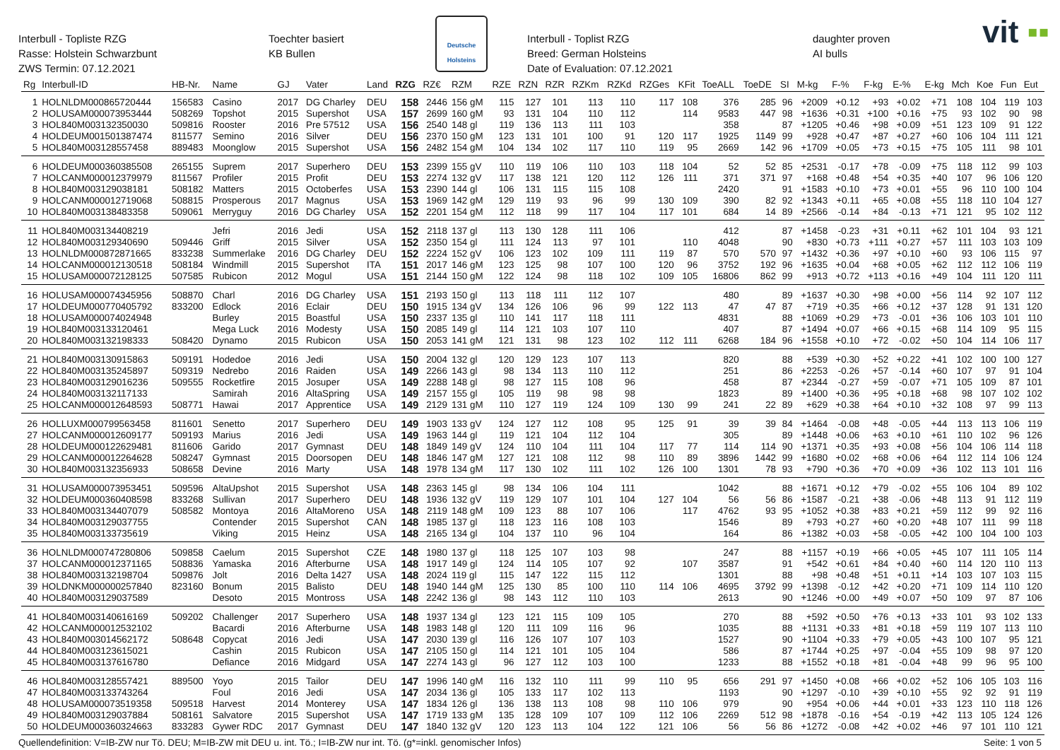Interbull - Topliste RZG
Rasse: Holstein Schwarzbunt
ZWS Termin: 07.12.2021
Toechter basiert
KB Bullen
Deutsche Holsteins
Interbull - Toplist RZG
Breed: German Holsteins
Date of Evaluation: 07.12.2021
daughter proven
AI bulls
vit ▪▪
| Rg | Interbull-ID | HB-Nr. | Name | GJ | Vater | Land | RZG | RZ€ | RZM | RZE | RZN | RZR | RZKm | RZKd | RZGes | KFit | ToeALL | ToeDE | SI | M-kg | F-% | F-kg | E-% | E-kg | Mch | Koe | Fun | Eut |
| --- | --- | --- | --- | --- | --- | --- | --- | --- | --- | --- | --- | --- | --- | --- | --- | --- | --- | --- | --- | --- | --- | --- | --- | --- | --- | --- | --- | --- |
| 1 | HOLNLDM000865720444 | 156583 | Casino | 2017 | DG Charley | DEU | 158 | 2446 | 156 gM | 115 | 127 | 101 | 113 | 110 | 117 | 108 | 376 | 285 | 96 | +2009 | +0.12 | +93 | +0.02 | +71 | 108 | 104 | 119 | 103 |
| 2 | HOLUSAM000073953444 | 508269 | Topshot | 2015 | Supershot | USA | 157 | 2699 | 160 gM | 93 | 131 | 104 | 110 | 112 | | 114 | 9583 | 447 | 98 | +1636 | +0.31 | +100 | +0.16 | +75 | 93 | 102 | 90 | 98 |
| 3 | HOL840M003132350030 | 509816 | Rooster | 2016 | Pre 57512 | USA | 156 | 2540 | 148 gl | 119 | 136 | 113 | 111 | 103 | | | 358 | | 87 | +1205 | +0.46 | +98 | +0.09 | +51 | 123 | 109 | 91 | 122 |
| 4 | HOLDEUM001501387474 | 811577 | Semino | 2016 | Silver | DEU | 156 | 2370 | 150 gM | 123 | 131 | 101 | 100 | 91 | 120 | 117 | 1925 | 1149 | 99 | +928 | +0.47 | +87 | +0.27 | +60 | 106 | 104 | 111 | 121 |
| 5 | HOL840M003128557458 | 889483 | Moonglow | 2015 | Supershot | USA | 156 | 2482 | 154 gM | 104 | 134 | 102 | 117 | 110 | 119 | 95 | 2669 | 142 | 96 | +1709 | +0.05 | +73 | +0.15 | +75 | 105 | 111 | 98 | 101 |
| 6 | HOLDEUM000360385508 | 265155 | Suprem | 2017 | Superhero | DEU | 153 | 2399 | 155 gV | 110 | 119 | 106 | 110 | 103 | 118 | 104 | 52 | 52 | 85 | +2531 | -0.17 | +78 | -0.09 | +75 | 118 | 112 | 99 | 103 |
| 7 | HOLCANM000012379979 | 811567 | Profiler | 2015 | Profit | DEU | 153 | 2274 | 132 gV | 117 | 138 | 121 | 120 | 112 | 126 | 111 | 371 | 371 | 97 | +168 | +0.48 | +54 | +0.35 | +40 | 107 | 96 | 106 | 120 |
| 8 | HOL840M003129038181 | 508182 | Matters | 2015 | Octoberfes | USA | 153 | 2390 | 144 gl | 106 | 131 | 115 | 115 | 108 | | | 2420 | | 91 | +1583 | +0.10 | +73 | +0.01 | +55 | 96 | 110 | 100 | 104 |
| 9 | HOLCANM000012719068 | 508815 | Prosperous | 2017 | Magnus | USA | 153 | 1969 | 142 gM | 129 | 119 | 93 | 96 | 99 | 130 | 109 | 390 | 82 | 92 | +1343 | +0.11 | +65 | +0.08 | +55 | 118 | 110 | 104 | 127 |
| 10 | HOL840M003138483358 | 509061 | Merryguy | 2016 | DG Charley | USA | 152 | 2201 | 154 gM | 112 | 118 | 99 | 117 | 104 | 117 | 101 | 684 | 14 | 89 | +2566 | -0.14 | +84 | -0.13 | +71 | 121 | 95 | 102 | 112 |
| 11 | HOL840M003134408219 | | Jefri | 2016 | Jedi | USA | 152 | 2118 | 137 gl | 113 | 130 | 128 | 111 | 106 | | | 412 | | 87 | +1458 | -0.23 | +31 | +0.11 | +62 | 101 | 104 | 93 | 121 |
| 12 | HOL840M003129340690 | 509446 | Griff | 2015 | Silver | USA | 152 | 2350 | 154 gl | 111 | 124 | 113 | 97 | 101 | | 110 | 4048 | | 90 | +830 | +0.73 | +111 | +0.27 | +57 | 111 | 103 | 103 | 109 |
| 13 | HOLNLDM000872871665 | 833238 | Summerlake | 2016 | DG Charley | DEU | 152 | 2224 | 152 gV | 106 | 123 | 102 | 109 | 111 | 119 | 87 | 570 | 570 | 97 | +1432 | +0.36 | +97 | +0.10 | +60 | 93 | 106 | 115 | 97 |
| 14 | HOLCANM000012130518 | 508184 | Windmill | 2015 | Supershot | ITA | 151 | 2017 | 146 gM | 123 | 125 | 98 | 107 | 100 | 120 | 96 | 3752 | 192 | 96 | +1635 | +0.04 | +68 | +0.05 | +62 | 112 | 112 | 106 | 119 |
| 15 | HOLUSAM000072128125 | 507585 | Rubicon | 2012 | Mogul | USA | 151 | 2144 | 150 gM | 122 | 124 | 98 | 118 | 102 | 109 | 105 | 16806 | 862 | 99 | +913 | +0.72 | +113 | +0.16 | +49 | 104 | 111 | 120 | 111 |
| 16 | HOLUSAM000074345956 | 508870 | Charl | 2016 | DG Charley | USA | 151 | 2193 | 150 gl | 113 | 118 | 111 | 112 | 107 | | | 480 | | 89 | +1637 | +0.30 | +98 | +0.00 | +56 | 114 | 92 | 107 | 112 |
| 17 | HOLDEUM000770405792 | 833200 | Edlock | 2016 | Eclair | DEU | 150 | 1915 | 134 gV | 134 | 126 | 106 | 96 | 99 | 122 | 113 | 47 | 47 | 87 | +719 | +0.35 | +66 | +0.12 | +37 | 128 | 91 | 131 | 120 |
| 18 | HOLUSAM000074024948 | | Burley | 2015 | Boastful | USA | 150 | 2337 | 135 gl | 110 | 141 | 117 | 118 | 111 | | | 4831 | | 88 | +1069 | +0.29 | +73 | -0.01 | +36 | 106 | 103 | 101 | 110 |
| 19 | HOL840M003133120461 | | Mega Luck | 2016 | Modesty | USA | 150 | 2085 | 149 gl | 114 | 121 | 103 | 107 | 110 | | | 407 | | 87 | +1494 | +0.07 | +66 | +0.15 | +68 | 114 | 109 | 95 | 115 |
| 20 | HOL840M003132198333 | 508420 | Dynamo | 2015 | Rubicon | USA | 150 | 2053 | 141 gM | 121 | 131 | 98 | 123 | 102 | 112 | 111 | 6268 | 184 | 96 | +1558 | +0.10 | +72 | -0.02 | +50 | 104 | 114 | 106 | 117 |
| 21 | HOL840M003130915863 | 509191 | Hodedoe | 2016 | Jedi | USA | 150 | 2004 | 132 gl | 120 | 129 | 123 | 107 | 113 | | | 820 | | 88 | +539 | +0.30 | +52 | +0.22 | +41 | 102 | 100 | 100 | 127 |
| 22 | HOL840M003135245897 | 509319 | Nedrebo | 2016 | Raiden | USA | 149 | 2266 | 143 gl | 98 | 134 | 113 | 110 | 112 | | | 251 | | 86 | +2253 | -0.26 | +57 | -0.14 | +60 | 107 | 97 | 91 | 104 |
| 23 | HOL840M003129016236 | 509555 | Rocketfire | 2015 | Josuper | USA | 149 | 2288 | 148 gl | 98 | 127 | 115 | 108 | 96 | | | 458 | | 87 | +2344 | -0.27 | +59 | -0.07 | +71 | 105 | 109 | 87 | 101 |
| 24 | HOL840M003132117133 | | Samirah | 2016 | AltaSpring | USA | 149 | 2157 | 155 gl | 105 | 119 | 98 | 98 | 98 | | | 1823 | | 89 | +1400 | +0.36 | +95 | +0.18 | +68 | 98 | 107 | 102 | 102 |
| 25 | HOLCANM000012648593 | 508771 | Hawai | 2017 | Apprentice | USA | 149 | 2129 | 131 gM | 110 | 127 | 119 | 124 | 109 | 130 | 99 | 241 | 22 | 89 | +629 | +0.38 | +64 | +0.10 | +32 | 108 | 97 | 99 | 113 |
| 26 | HOLLUXM000799563458 | 811601 | Senetto | 2017 | Superhero | DEU | 149 | 1903 | 133 gV | 124 | 127 | 112 | 108 | 95 | 125 | 91 | 39 | 39 | 84 | +1464 | -0.08 | +48 | -0.05 | +44 | 113 | 113 | 106 | 119 |
| 27 | HOLCANM000012609177 | 509193 | Marius | 2016 | Jedi | USA | 149 | 1963 | 144 gl | 119 | 121 | 104 | 112 | 104 | | | 305 | | 89 | +1448 | +0.06 | +63 | +0.10 | +61 | 110 | 102 | 96 | 126 |
| 28 | HOLDEUM000122629481 | 811606 | Garido | 2017 | Gymnast | DEU | 148 | 1849 | 149 gV | 124 | 110 | 104 | 111 | 104 | 117 | 77 | 114 | 114 | 90 | +1371 | +0.35 | +93 | +0.08 | +56 | 104 | 106 | 114 | 118 |
| 29 | HOLCANM000012264628 | 508247 | Gymnast | 2015 | Doorsopen | DEU | 148 | 1846 | 147 gM | 127 | 121 | 108 | 112 | 98 | 110 | 89 | 3896 | 1442 | 99 | +1680 | +0.02 | +68 | +0.06 | +64 | 112 | 114 | 106 | 124 |
| 30 | HOL840M003132356933 | 508658 | Devine | 2016 | Marty | USA | 148 | 1978 | 134 gM | 117 | 130 | 102 | 111 | 102 | 126 | 100 | 1301 | 78 | 93 | +790 | +0.36 | +70 | +0.09 | +36 | 102 | 113 | 101 | 116 |
| 31 | HOLUSAM000073953451 | 509596 | AltaUpshot | 2015 | Supershot | USA | 148 | 2363 | 145 gl | 98 | 134 | 106 | 104 | 111 | | | 1042 | | 88 | +1671 | +0.12 | +79 | -0.02 | +55 | 106 | 104 | 89 | 102 |
| 32 | HOLDEUM000360408598 | 833268 | Sullivan | 2017 | Superhero | DEU | 148 | 1936 | 132 gV | 119 | 129 | 107 | 101 | 104 | 127 | 104 | 56 | 56 | 86 | +1587 | -0.21 | +38 | -0.06 | +48 | 113 | 91 | 112 | 119 |
| 33 | HOL840M003134407079 | 508582 | Montoya | 2016 | AltaMoreno | USA | 148 | 2119 | 148 gM | 109 | 123 | 88 | 107 | 106 | | 117 | 4762 | 93 | 95 | +1052 | +0.38 | +83 | +0.21 | +59 | 112 | 99 | 92 | 116 |
| 34 | HOL840M003129037755 | | Contender | 2015 | Supershot | CAN | 148 | 1985 | 137 gl | 118 | 123 | 116 | 108 | 103 | | | 1546 | | 89 | +793 | +0.27 | +60 | +0.20 | +48 | 107 | 111 | 99 | 118 |
| 35 | HOL840M003133735619 | | Viking | 2015 | Heinz | USA | 148 | 2165 | 134 gl | 104 | 137 | 110 | 96 | 104 | | | 164 | | 86 | +1382 | +0.03 | +58 | -0.05 | +42 | 100 | 104 | 100 | 103 |
| 36 | HOLNLDM000747280806 | 509858 | Caelum | 2015 | Supershot | CZE | 148 | 1980 | 137 gl | 118 | 125 | 107 | 103 | 98 | | | 247 | | 88 | +1157 | +0.19 | +66 | +0.05 | +45 | 107 | 111 | 105 | 114 |
| 37 | HOLCANM000012371165 | 508836 | Yamaska | 2016 | Afterburne | USA | 148 | 1917 | 149 gl | 124 | 114 | 105 | 107 | 92 | | 107 | 3587 | | 91 | +542 | +0.61 | +84 | +0.40 | +60 | 114 | 120 | 110 | 113 |
| 38 | HOL840M003132198704 | 509876 | Jolt | 2016 | Delta 1427 | USA | 148 | 2024 | 119 gl | 115 | 147 | 122 | 115 | 112 | | | 1301 | | 88 | +98 | +0.48 | +51 | +0.11 | +14 | 103 | 107 | 103 | 115 |
| 39 | HOLDNKM000000257840 | 823160 | Bonum | 2015 | Balisto | DEU | 148 | 1940 | 144 gM | 125 | 130 | 85 | 100 | 110 | 114 | 106 | 4695 | 3792 | 99 | +1398 | -0.12 | +42 | +0.20 | +71 | 109 | 114 | 110 | 120 |
| 40 | HOL840M003129037589 | | Desoto | 2015 | Montross | USA | 148 | 2242 | 136 gl | 98 | 143 | 112 | 110 | 103 | | | 2613 | | 90 | +1246 | +0.00 | +49 | +0.07 | +50 | 109 | 97 | 87 | 106 |
| 41 | HOL840M003140616169 | 509202 | Challenger | 2017 | Superhero | USA | 148 | 1937 | 134 gl | 123 | 121 | 115 | 109 | 105 | | | 270 | | 88 | +592 | +0.50 | +76 | +0.13 | +33 | 101 | 93 | 102 | 133 |
| 42 | HOLCANM000012532102 | | Bacardi | 2016 | Afterburne | USA | 148 | 1983 | 148 gl | 120 | 111 | 109 | 116 | 96 | | | 1035 | | 88 | +1131 | +0.33 | +81 | +0.18 | +59 | 119 | 107 | 113 | 110 |
| 43 | HOL840M003014562172 | 508648 | Copycat | 2016 | Jedi | USA | 147 | 2030 | 139 gl | 116 | 126 | 107 | 107 | 103 | | | 1527 | | 90 | +1104 | +0.33 | +79 | +0.05 | +43 | 100 | 107 | 95 | 121 |
| 44 | HOL840M003123615021 | | Cashin | 2015 | Rubicon | USA | 147 | 2105 | 150 gl | 114 | 121 | 101 | 105 | 104 | | | 586 | | 87 | +1744 | +0.25 | +97 | -0.04 | +55 | 109 | 98 | 97 | 120 |
| 45 | HOL840M003137616780 | | Defiance | 2016 | Midgard | USA | 147 | 2274 | 143 gl | 96 | 127 | 112 | 103 | 100 | | | 1233 | | 88 | +1552 | +0.18 | +81 | -0.04 | +48 | 99 | 96 | 95 | 100 |
| 46 | HOL840M003128557421 | 889500 | Yoyo | 2015 | Tailor | DEU | 147 | 1996 | 140 gM | 116 | 132 | 110 | 111 | 99 | 110 | 95 | 656 | 291 | 97 | +1450 | +0.08 | +66 | +0.02 | +52 | 106 | 105 | 103 | 116 |
| 47 | HOL840M003133743264 | | Foul | 2016 | Jedi | USA | 147 | 2034 | 136 gl | 105 | 133 | 117 | 102 | 113 | | | 1193 | | 90 | +1297 | -0.10 | +39 | +0.10 | +55 | 92 | 92 | 91 | 119 |
| 48 | HOLUSAM000073519358 | 509518 | Harvest | 2014 | Monterey | USA | 147 | 1834 | 126 gl | 136 | 138 | 113 | 108 | 98 | 110 | 106 | 979 | | 90 | +954 | +0.06 | +44 | +0.01 | +33 | 123 | 110 | 118 | 126 |
| 49 | HOL840M003129037884 | 508161 | Salvatore | 2015 | Supershot | USA | 147 | 1719 | 133 gM | 135 | 128 | 109 | 107 | 109 | 112 | 106 | 2269 | 512 | 98 | +1878 | -0.16 | +54 | -0.19 | +42 | 113 | 105 | 124 | 126 |
| 50 | HOLDEUM000360324663 | 833283 | Gywer RDC | 2017 | Gymnast | DEU | 147 | 1840 | 132 gV | 120 | 123 | 113 | 104 | 122 | 121 | 106 | 56 | 56 | 86 | +1272 | -0.08 | +42 | +0.02 | +46 | 97 | 101 | 110 | 121 |
Quellendefinition: V=IB-ZW nur Tö. DEU; M=IB-ZW mit DEU u. int. Tö.; I=IB-ZW nur int. Tö. (g*=inkl. genomischer Infos) Seite: 1 von 5